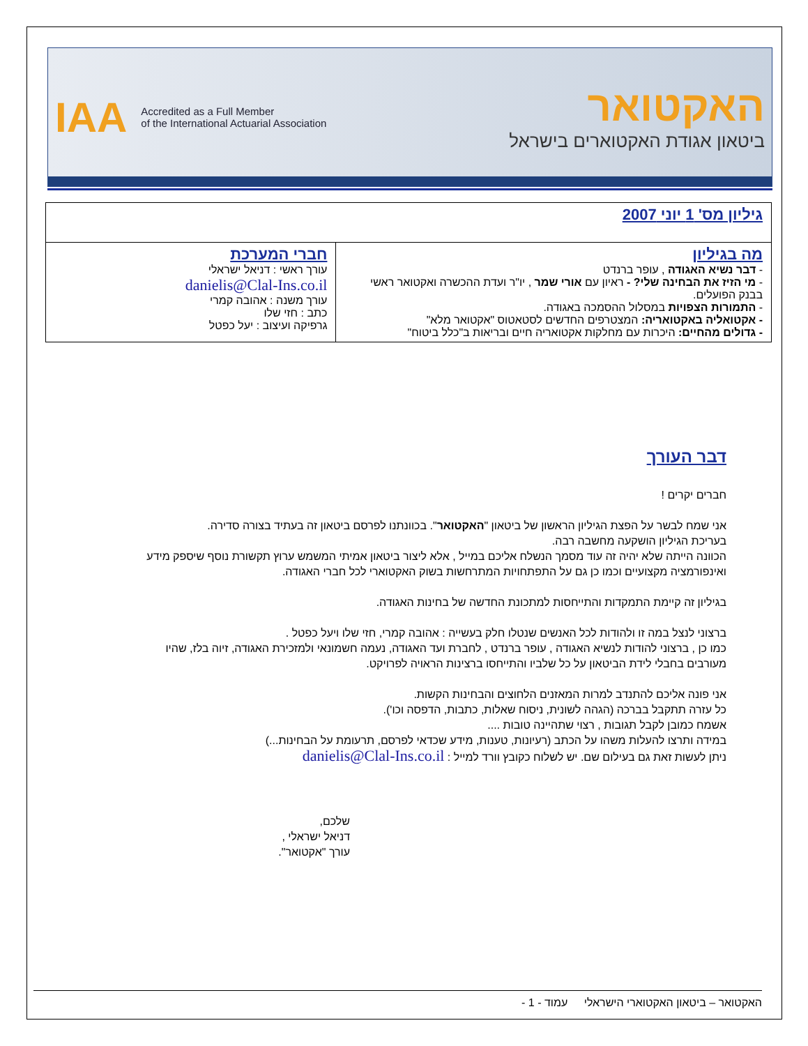IAA Accredited as a Full Member
of the International Actuarial Association
האקטואר
ביטאון אגודת האקטוארים בישראל
| גיליון מס' 1 יוני 2007 | |
| מה בגיליון - דבר נשיא האגודה , עופר ברנדט - מי הזיז את הבחינה שלי? - ראיון עם אורי שמר , יו"ר ועדת ההכשרה ואקטואר ראשי בבנק הפועלים. - התמורות הצפויות במסלול ההסמכה באגודה. - אקטואליה באקטואריה: המצטרפים החדשים לסטאטוס "אקטואר מלא" - גדולים מהחיים: היכרות עם מחלקות אקטואריה חיים ובריאות ב"כלל ביטוח" | חברי המערכת עורך ראשי : דניאל ישראלי danielis@Clal-Ins.co.il עורך משנה : אהובה קמרי כתב : חזי שלו גרפיקה ועיצוב : יעל כפטל |
דבר העורך
חברים יקרים !
אני שמח לבשר על הפצת הגיליון הראשון של ביטאון "האקטואר". בכוונתנו לפרסם ביטאון זה בעתיד בצורה סדירה.
בעריכת הגיליון הושקעה מחשבה רבה.
הכוונה הייתה שלא יהיה זה עוד מסמך הנשלח אליכם במייל , אלא ליצור ביטאון אמיתי המשמש ערוץ תקשורת נוסף שיספק מידע ואינפורמציה מקצועיים וכמו כן גם על התפתחויות המתרחשות בשוק האקטוארי לכל חברי האגודה.
בגיליון זה קיימת התמקדות והתייחסות למתכונת החדשה של בחינות האגודה.
ברצוני לנצל במה זו ולהודות לכל האנשים שנטלו חלק בעשייה : אהובה קמרי, חזי שלו ויעל כפטל .
כמו כן , ברצוני להודות לנשיא האגודה , עופר ברנדט , לחברת ועד האגודה, נעמה חשמונאי ולמזכירת האגודה, זיוה בלז, שהיו מעורבים בחבלי לידת הביטאון על כל שלביו והתייחסו ברצינות הראויה לפרויקט.
אני פונה אליכם להתנדב למרות המאזנים הלחוצים והבחינות הקשות.
כל עזרה תתקבל בברכה (הגהה לשונית, ניסוח שאלות, כתבות, הדפסה וכו').
אשמח כמובן לקבל תגובות , רצוי שתהיינה טובות ....
במידה ותרצו להעלות משהו על הכתב (רעיונות, טענות, מידע שכדאי לפרסם, תרעומת על הבחינות...)
ניתן לעשות זאת גם בעילום שם. יש לשלוח כקובץ וורד למייל : danielis@Clal-Ins.co.il
שלכם,
דניאל ישראלי ,
עורך "אקטואר".
האקטואר – ביטאון האקטוארי הישראלי עמוד - 1 -